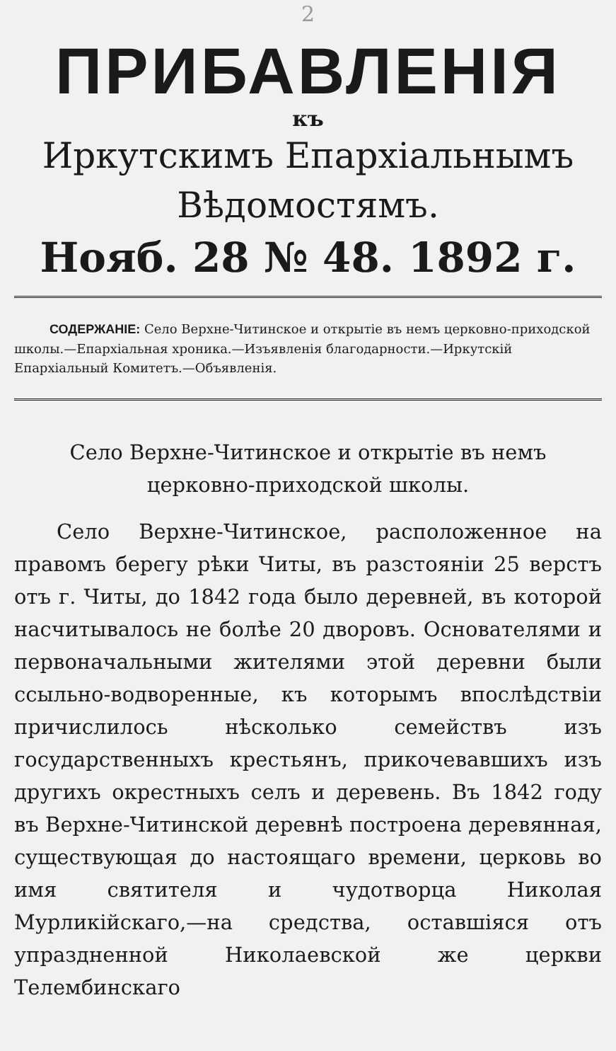2
ПРИБАВЛЕНІЯ
къ
Иркутскимъ Епархіальнымъ
Вѣдомостямъ.
Нояб. 28 № 48. 1892 г.
СОДЕРЖАНІЕ: Село Верхне-Читинское и открытіе въ немъ церковно-приходской школы.—Епархіальная хроника.—Изъявленія благодарности.—Иркутскій Епархіальный Комитетъ.—Объявленія.
Село Верхне-Читинское и открытіе въ немъ церковно-приходской школы.
Село Верхне-Читинское, расположенное на правомъ берегу рѣки Читы, въ разстояніи 25 верстъ отъ г. Читы, до 1842 года было деревней, въ которой насчитывалось не болѣе 20 дворовъ. Основателями и первоначальными жителями этой деревни были ссыльно-водворенные, къ которымъ впослѣдствіи причислилось нѣсколько семействъ изъ государственныхъ крестьянъ, прикочевавшихъ изъ другихъ окрестныхъ селъ и деревень. Въ 1842 году въ Верхне-Читинской деревнѣ построена деревянная, существующая до настоящаго времени, церковь во имя святителя и чудотворца Николая Мурликійскаго,—на средства, оставшіяся отъ упраздненной Николаевской же церкви Телембинскаго